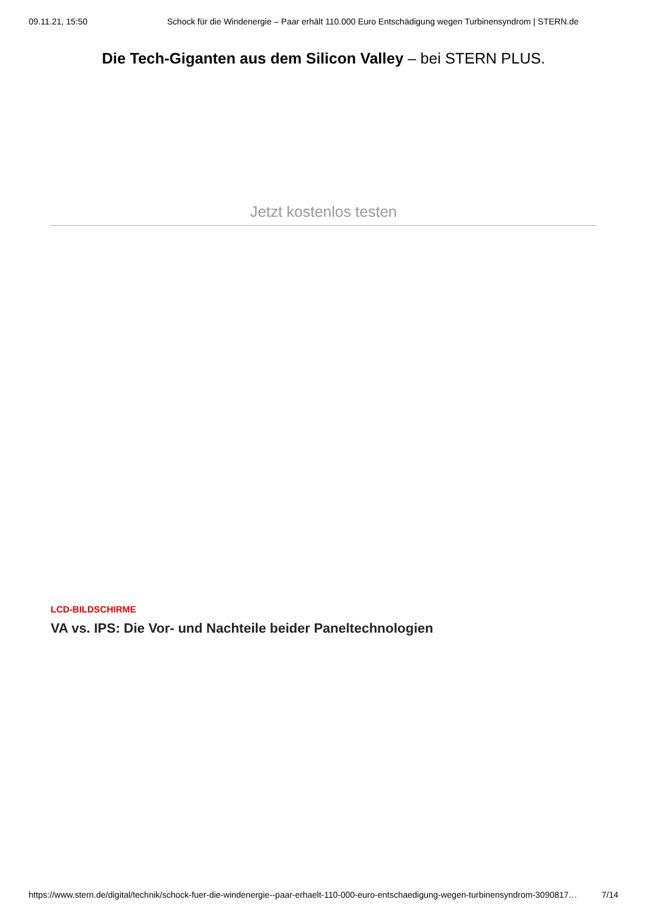09.11.21, 15:50 Schock für die Windenergie – Paar erhält 110.000 Euro Entschädigung wegen Turbinensyndrom | STERN.de
Die Tech-Giganten aus dem Silicon Valley – bei STERN PLUS.
Jetzt kostenlos testen
LCD-BILDSCHIRME
VA vs. IPS: Die Vor- und Nachteile beider Paneltechnologien
https://www.stern.de/digital/technik/schock-fuer-die-windenergie--paar-erhaelt-110-000-euro-entschaedigung-wegen-turbinensyndrom-3090817… 7/14